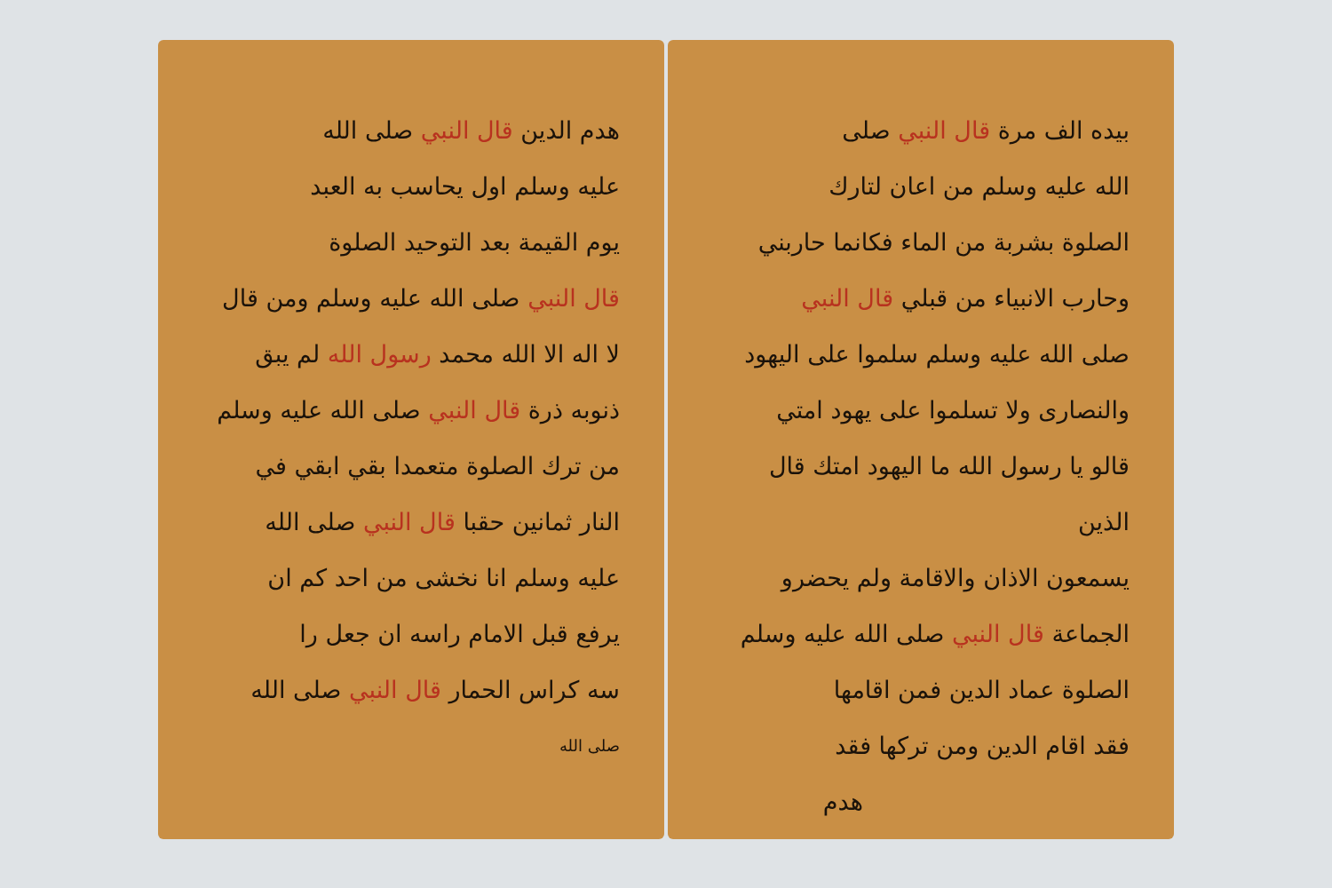هدم الدين قال النبي صلى الله
عليه وسلم اول يحاسب به العبد
يوم القيمة بعد التوحيد الصلوة
قال النبي صلى الله عليه وسلم ومن قال
لا اله الا الله محمد رسول الله لم يبق
ذنوبه ذرة قال النبي صلى الله عليه وسلم
من ترك الصلوة متعمدا بقي ابقي في
النار ثمانين حقبا قال النبي صلى الله
عليه وسلم انا نخشى من احد كم ان
يرفع قبل الامام راسه ان جعل را
سه كراس الحمار قال النبي صلى الله
صلى الله
بيده الف مرة قال النبي صلى
الله عليه وسلم من اعان لتارك
الصلوة بشربة من الماء فكانما حاربني
وحارب الانبياء من قبلي قال النبي
صلى الله عليه وسلم سلموا على اليهود
والنصارى ولا تسلموا على يهود امتي
قالو يا رسول الله ما اليهود امتك قال الذين
يسمعون الاذان والاقامة ولم يحضرو
الجماعة قال النبي صلى الله عليه وسلم
الصلوة عماد الدين فمن اقامها
فقد اقام الدين ومن تركها فقد
هدم